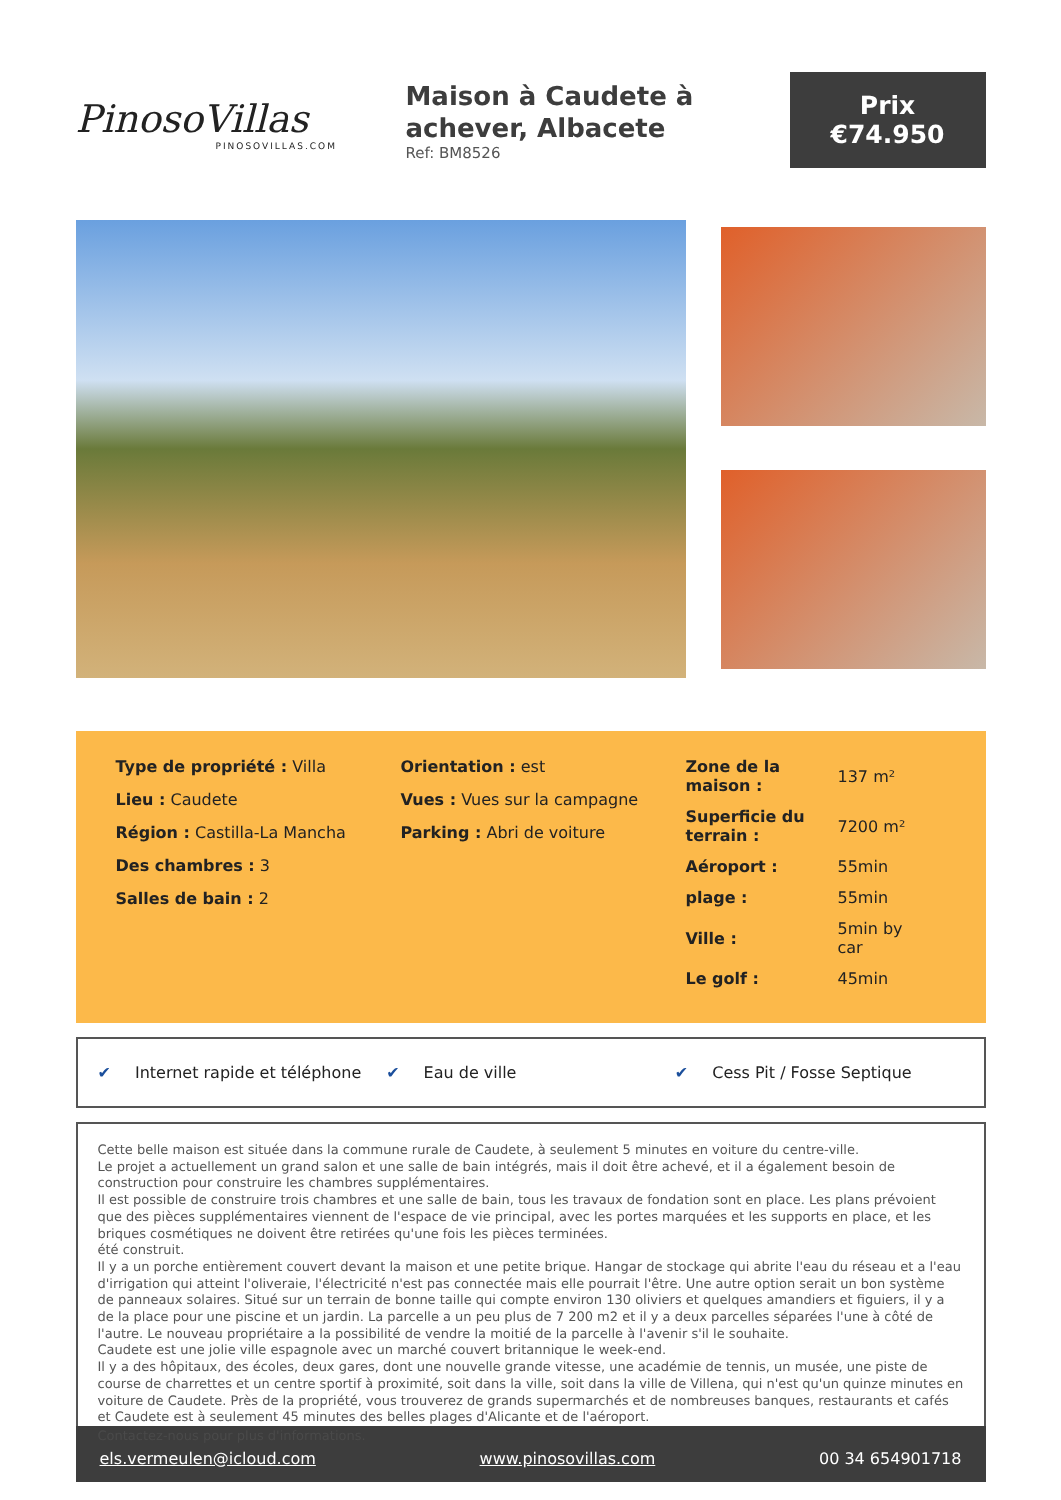PinosoVillas
PINOSOVILLAS.COM
Maison à Caudete à achever, Albacete
Ref: BM8526
Prix
€74.950
Type de propriété : Villa
Lieu : Caudete
Région : Castilla-La Mancha
Des chambres : 3
Salles de bain : 2
Orientation : est
Vues : Vues sur la campagne
Parking : Abri de voiture
| Zone de la maison : | 137 m² |
| Superficie du terrain : | 7200 m² |
| Aéroport : | 55min |
| plage : | 55min |
| Ville : | 5min by car |
| Le golf : | 45min |
✔ Internet rapide et téléphone ✔ Eau de ville ✔ Cess Pit / Fosse Septique
Cette belle maison est située dans la commune rurale de Caudete, à seulement 5 minutes en voiture du centre-ville.
Le projet a actuellement un grand salon et une salle de bain intégrés, mais il doit être achevé, et il a également besoin de construction pour construire les chambres supplémentaires.
Il est possible de construire trois chambres et une salle de bain, tous les travaux de fondation sont en place. Les plans prévoient que des pièces supplémentaires viennent de l'espace de vie principal, avec les portes marquées et les supports en place, et les briques cosmétiques ne doivent être retirées qu'une fois les pièces terminées.
été construit.
Il y a un porche entièrement couvert devant la maison et une petite brique. Hangar de stockage qui abrite l'eau du réseau et a l'eau d'irrigation qui atteint l'oliveraie, l'électricité n'est pas connectée mais elle pourrait l'être. Une autre option serait un bon système de panneaux solaires. Situé sur un terrain de bonne taille qui compte environ 130 oliviers et quelques amandiers et figuiers, il y a de la place pour une piscine et un jardin. La parcelle a un peu plus de 7 200 m2 et il y a deux parcelles séparées l'une à côté de l'autre. Le nouveau propriétaire a la possibilité de vendre la moitié de la parcelle à l'avenir s'il le souhaite.
Caudete est une jolie ville espagnole avec un marché couvert britannique le week-end.
Il y a des hôpitaux, des écoles, deux gares, dont une nouvelle grande vitesse, une académie de tennis, un musée, une piste de course de charrettes et un centre sportif à proximité, soit dans la ville, soit dans la ville de Villena, qui n'est qu'un quinze minutes en voiture de Caudete. Près de la propriété, vous trouverez de grands supermarchés et de nombreuses banques, restaurants et cafés et Caudete est à seulement 45 minutes des belles plages d'Alicante et de l'aéroport.
Contactez-nous pour plus d'informations.
els.vermeulen@icloud.com www.pinosovillas.com 00 34 654901718